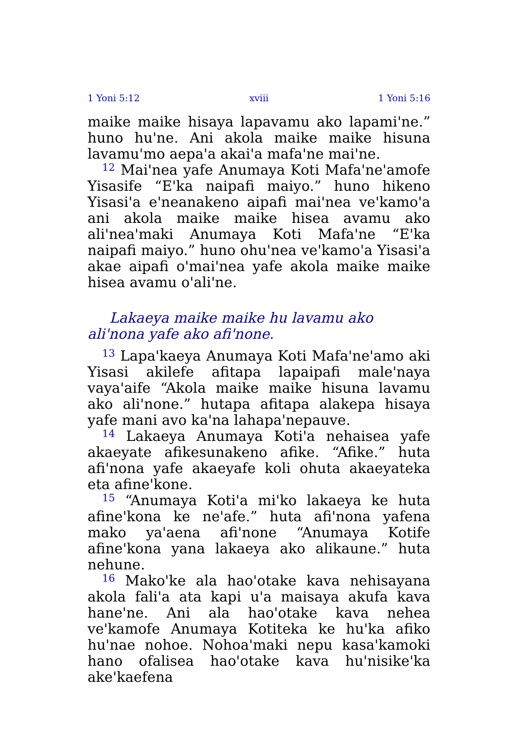1 Yoni 5:12 xviii 1 Yoni 5:16
maike maike hisaya lapavamu ako lapami'ne.” huno hu'ne. Ani akola maike maike hisuna lavamu'mo aepa'a akai'a mafa'ne mai'ne.
<sup>12</sup> Mai'nea yafe Anumaya Koti Mafa'ne'amofe Yisasife “E'ka naipafi maiyo.” huno hikeno Yisasi'a e'neanakeno aipafi mai'nea ve'kamo'a ani akola maike maike hisea avamu ako ali'nea'maki Anumaya Koti Mafa'ne “E'ka naipafi maiyo.” huno ohu'nea ve'kamo'a Yisasi'a akae aipafi o'mai'nea yafe akola maike maike hisea avamu o'ali'ne.
Lakaeya maike maike hu lavamu ako ali'nona yafe ako afi'none.
<sup>13</sup> Lapa'kaeya Anumaya Koti Mafa'ne'amo aki Yisasi akilefe afitapa lapaipafi male'naya vaya'aife “Akola maike maike hisuna lavamu ako ali'none.” hutapa afitapa alakepa hisaya yafe mani avo ka'na lahapa'nepauve.
<sup>14</sup> Lakaeya Anumaya Koti'a nehaisea yafe akaeyate afikesunakeno afike. “Afike.” huta afi'nona yafe akaeyafe koli ohuta akaeyateka eta afine'kone.
<sup>15</sup> “Anumaya Koti'a mi'ko lakaeya ke huta afine'kona ke ne'afe.” huta afi'nona yafena mako ya'aena afi'none “Anumaya Kotife afine'kona yana lakaeya ako alikaune.” huta nehune.
<sup>16</sup> Mako'ke ala hao'otake kava nehisayana akola fali'a ata kapi u'a maisaya akufa kava hane'ne. Ani ala hao'otake kava nehea ve'kamofe Anumaya Kotiteka ke hu'ka afiko hu'nae nohoe. Nohoa'maki nepu kasa'kamoki hano ofalisea hao'otake kava hu'nisike'ka ake'kaefena